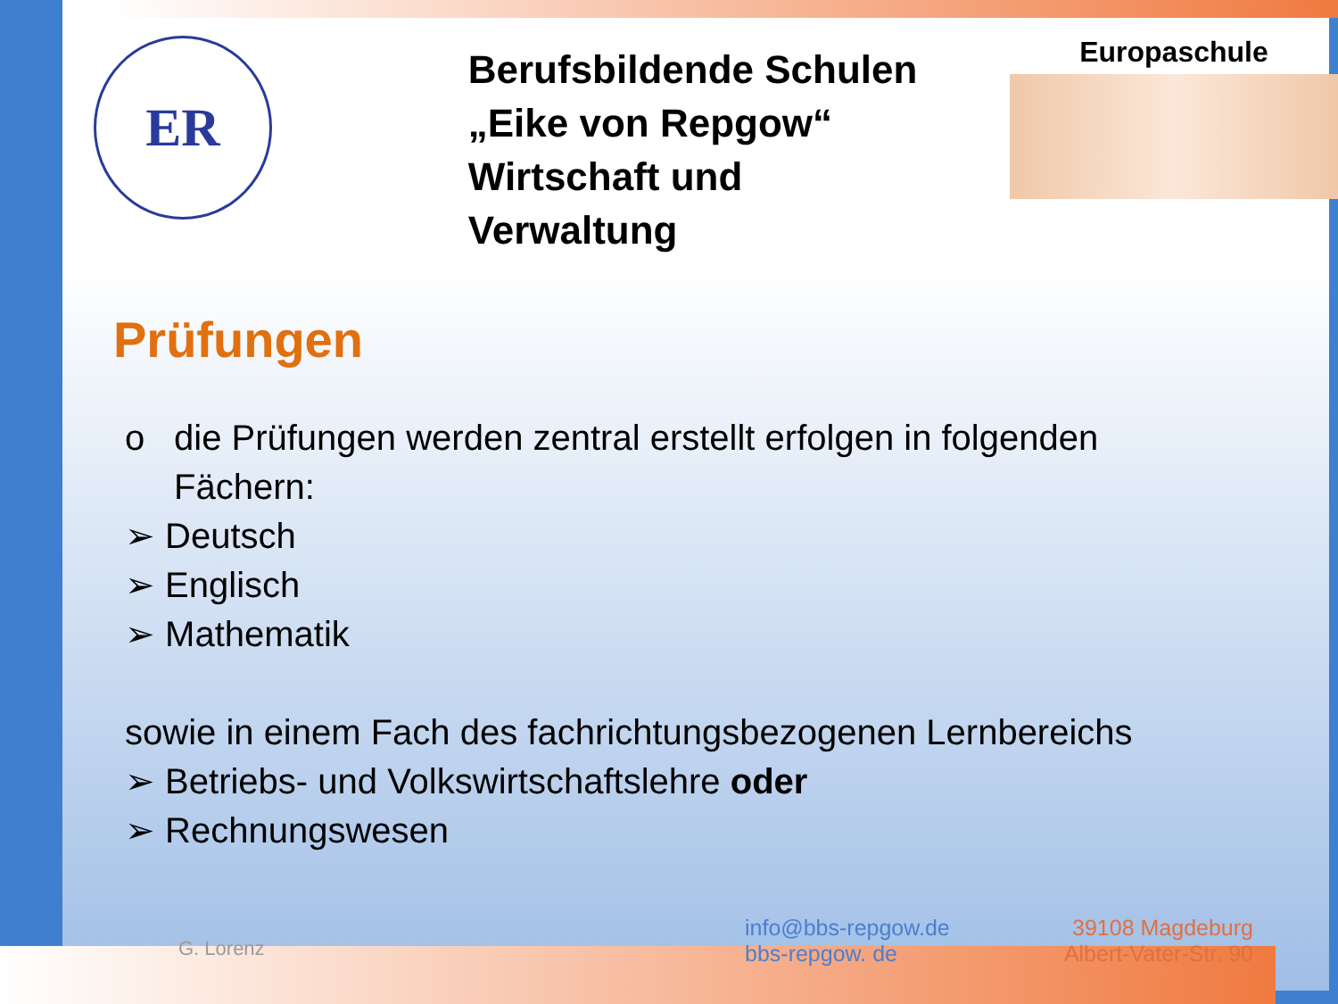ER
Berufsbildende Schulen
„Eike von Repgow“
Wirtschaft und Verwaltung
Europaschule
Prüfungen
o die Prüfungen werden zentral erstellt erfolgen in folgenden
Fächern:
➢ Deutsch
➢ Englisch
➢ Mathematik
sowie in einem Fach des fachrichtungsbezogenen Lernbereichs
➢ Betriebs- und Volkswirtschaftslehre oder
➢ Rechnungswesen
G. Lorenz
info@bbs-repgow.de
bbs-repgow. de
39108 Magdeburg
Albert-Vater-Str. 90